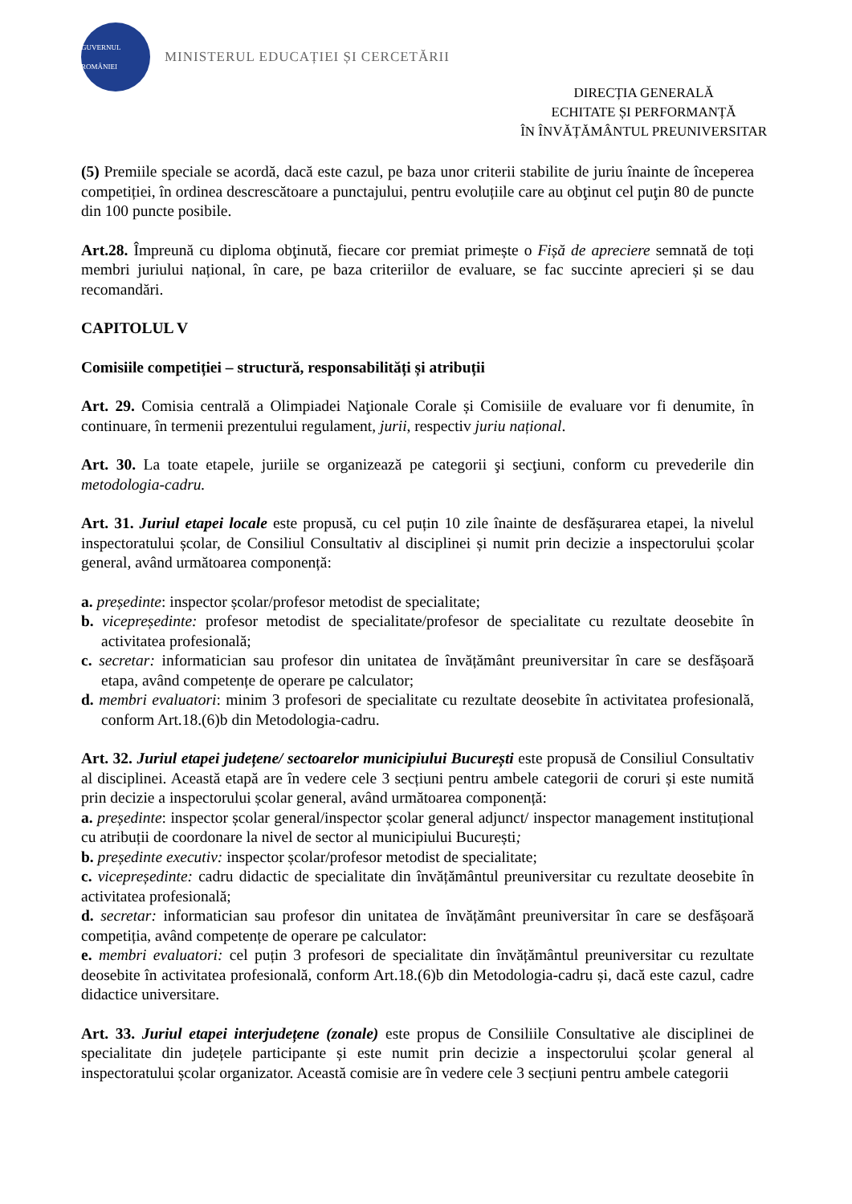GUVERNUL ROMÂNIEI
MINISTERUL EDUCAȚIEI ȘI CERCETĂRII
DIRECȚIA GENERALĂ
ECHITATE ȘI PERFORMANȚĂ
ÎN ÎNVĂȚĂMÂNTUL PREUNIVERSITAR
(5) Premiile speciale se acordă, dacă este cazul, pe baza unor criterii stabilite de juriu înainte de începerea competiției, în ordinea descrescătoare a punctajului, pentru evoluțiile care au obţinut cel puţin 80 de puncte din 100 puncte posibile.
Art.28. Împreună cu diploma obţinută, fiecare cor premiat primește o Fișă de apreciere semnată de toți membri juriului național, în care, pe baza criteriilor de evaluare, se fac succinte aprecieri și se dau recomandări.
CAPITOLUL V
Comisiile competiției – structură, responsabilități și atribuții
Art. 29. Comisia centrală a Olimpiadei Naţionale Corale și Comisiile de evaluare vor fi denumite, în continuare, în termenii prezentului regulament, jurii, respectiv juriu național.
Art. 30. La toate etapele, juriile se organizează pe categorii şi secţiuni, conform cu prevederile din metodologia-cadru.
Art. 31. Juriul etapei locale este propusă, cu cel puțin 10 zile înainte de desfășurarea etapei, la nivelul inspectoratului școlar, de Consiliul Consultativ al disciplinei și numit prin decizie a inspectorului școlar general, având următoarea componență:
a. președinte: inspector școlar/profesor metodist de specialitate;
b. vicepreședinte: profesor metodist de specialitate/profesor de specialitate cu rezultate deosebite în activitatea profesională;
c. secretar: informatician sau profesor din unitatea de învățământ preuniversitar în care se desfășoară etapa, având competențe de operare pe calculator;
d. membri evaluatori: minim 3 profesori de specialitate cu rezultate deosebite în activitatea profesională, conform Art.18.(6)b din Metodologia-cadru.
Art. 32. Juriul etapei județene/ sectoarelor municipiului București este propusă de Consiliul Consultativ al disciplinei. Această etapă are în vedere cele 3 secțiuni pentru ambele categorii de coruri și este numită prin decizie a inspectorului școlar general, având următoarea componență:
a. președinte: inspector școlar general/inspector școlar general adjunct/ inspector management instituțional cu atribuții de coordonare la nivel de sector al municipiului București;
b. președinte executiv: inspector școlar/profesor metodist de specialitate;
c. vicepreședinte: cadru didactic de specialitate din învățământul preuniversitar cu rezultate deosebite în activitatea profesională;
d. secretar: informatician sau profesor din unitatea de învățământ preuniversitar în care se desfășoară competiția, având competențe de operare pe calculator:
e. membri evaluatori: cel puțin 3 profesori de specialitate din învățământul preuniversitar cu rezultate deosebite în activitatea profesională, conform Art.18.(6)b din Metodologia-cadru și, dacă este cazul, cadre didactice universitare.
Art. 33. Juriul etapei interjudețene (zonale) este propus de Consiliile Consultative ale disciplinei de specialitate din județele participante și este numit prin decizie a inspectorului școlar general al inspectoratului școlar organizator. Această comisie are în vedere cele 3 secțiuni pentru ambele categorii